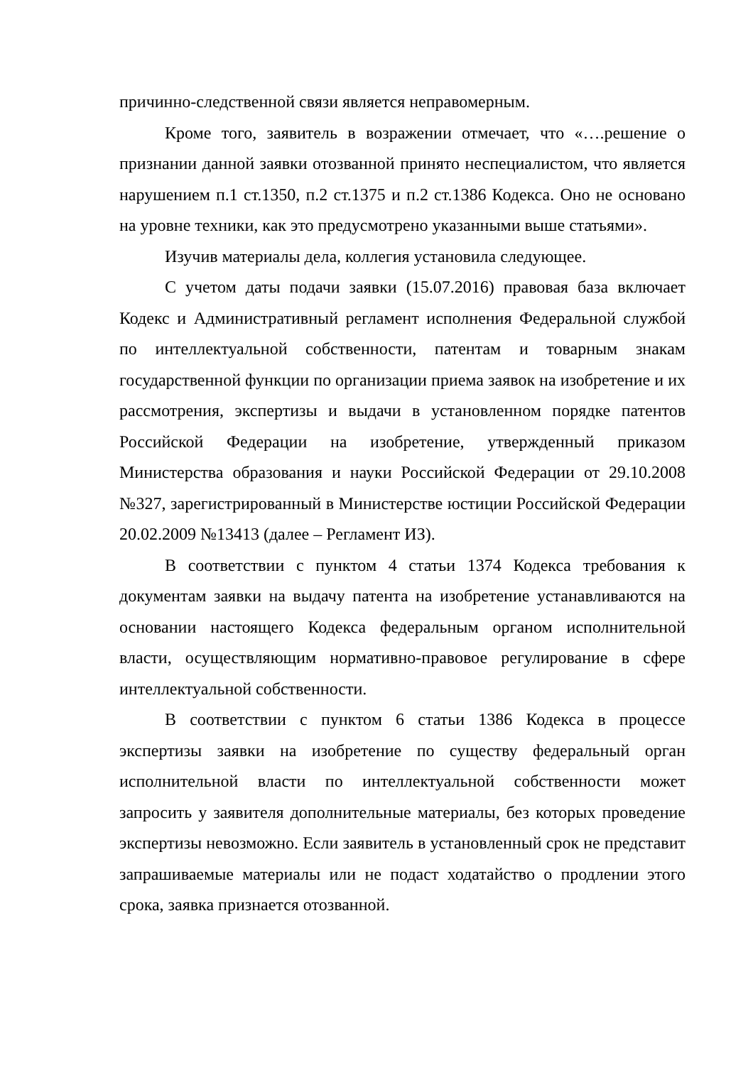причинно-следственной связи является неправомерным.
Кроме того, заявитель в возражении отмечает, что «….решение о признании данной заявки отозванной принято неспециалистом, что является нарушением п.1 ст.1350, п.2 ст.1375 и п.2 ст.1386 Кодекса. Оно не основано на уровне техники, как это предусмотрено указанными выше статьями».
Изучив материалы дела, коллегия установила следующее.
С учетом даты подачи заявки (15.07.2016) правовая база включает Кодекс и Административный регламент исполнения Федеральной службой по интеллектуальной собственности, патентам и товарным знакам государственной функции по организации приема заявок на изобретение и их рассмотрения, экспертизы и выдачи в установленном порядке патентов Российской Федерации на изобретение, утвержденный приказом Министерства образования и науки Российской Федерации от 29.10.2008 №327, зарегистрированный в Министерстве юстиции Российской Федерации 20.02.2009 №13413 (далее – Регламент ИЗ).
В соответствии с пунктом 4 статьи 1374 Кодекса требования к документам заявки на выдачу патента на изобретение устанавливаются на основании настоящего Кодекса федеральным органом исполнительной власти, осуществляющим нормативно-правовое регулирование в сфере интеллектуальной собственности.
В соответствии с пунктом 6 статьи 1386 Кодекса в процессе экспертизы заявки на изобретение по существу федеральный орган исполнительной власти по интеллектуальной собственности может запросить у заявителя дополнительные материалы, без которых проведение экспертизы невозможно. Если заявитель в установленный срок не представит запрашиваемые материалы или не подаст ходатайство о продлении этого срока, заявка признается отозванной.